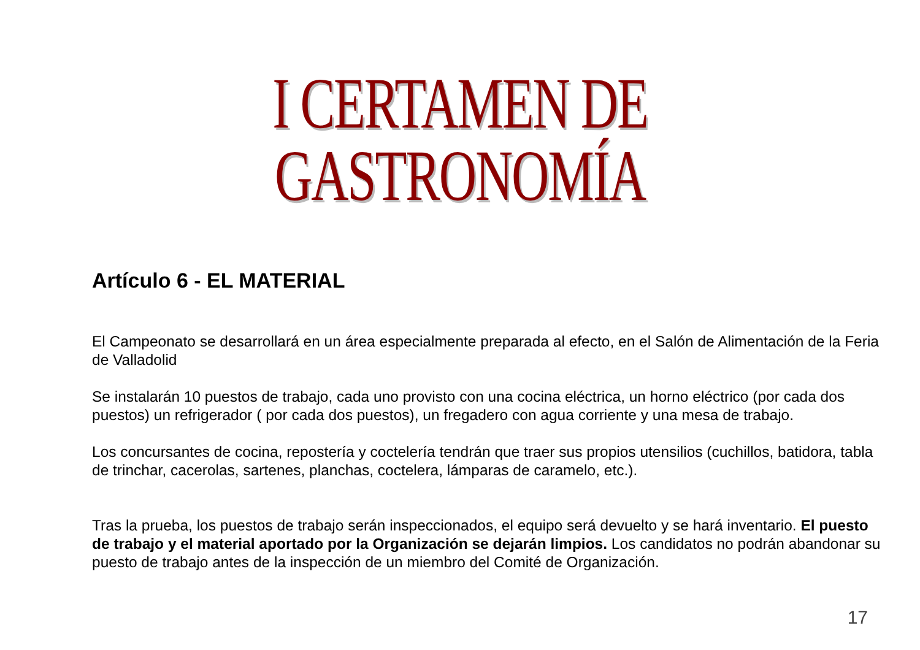I CERTAMEN DE GASTRONOMÍA
Artículo 6 - EL MATERIAL
El Campeonato se desarrollará en un área especialmente preparada al efecto, en el Salón de Alimentación de la Feria de Valladolid
Se instalarán 10 puestos de trabajo, cada uno provisto con una cocina eléctrica, un horno eléctrico (por cada dos puestos) un refrigerador ( por cada dos puestos), un fregadero con agua corriente y una mesa de trabajo.
Los concursantes de cocina, repostería y coctelería tendrán que traer sus propios utensilios (cuchillos, batidora, tabla de trinchar, cacerolas, sartenes, planchas, coctelera, lámparas de caramelo, etc.).
Tras la prueba, los puestos de trabajo serán inspeccionados, el equipo será devuelto y se hará inventario. El puesto de trabajo y el material aportado por la Organización se dejarán limpios. Los candidatos no podrán abandonar su puesto de trabajo antes de la inspección de un miembro del Comité de Organización.
17